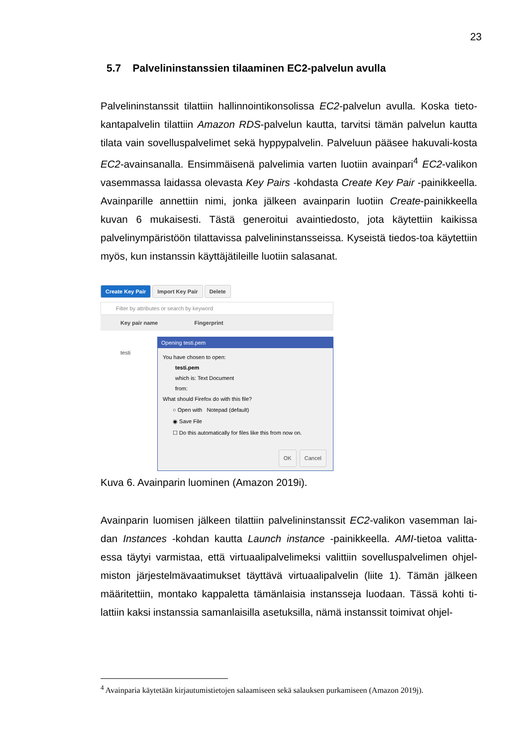23
5.7 Palvelininstanssien tilaaminen EC2-palvelun avulla
Palvelininstanssit tilattiin hallinnointikonsolissa EC2-palvelun avulla. Koska tieto-kantapalvelin tilattiin Amazon RDS-palvelun kautta, tarvitsi tämän palvelun kautta tilata vain sovelluspalvelimet sekä hyppypalvelin. Palveluun pääsee hakuvali-kosta EC2-avainsanalla. Ensimmäisenä palvelimia varten luotiin avainpari<sup>4</sup> EC2-valikon vasemmassa laidassa olevasta Key Pairs -kohdasta Create Key Pair -painikkeella. Avainparille annettiin nimi, jonka jälkeen avainparin luotiin Create-painikkeella kuvan 6 mukaisesti. Tästä generoitui avaintiedosto, jota käytettiin kaikissa palvelinympäristöön tilattavissa palvelininstansseissa. Kyseistä tiedos-toa käytettiin myös, kun instanssin käyttäjätileille luotiin salasanat.
Create Key Pair Import Key Pair Delete
Filter by attributes or search by keyword
Key pair name Fingerprint
testi
Opening testi.pem
You have chosen to open:
testi.pem
which is: Text Document
from:
What should Firefox do with this file?
○ Open with Notepad (default)
◉ Save File
☐ Do this automatically for files like this from now on.
OK Cancel
Kuva 6. Avainparin luominen (Amazon 2019i).
Avainparin luomisen jälkeen tilattiin palvelininstanssit EC2-valikon vasemman lai-dan Instances -kohdan kautta Launch instance -painikkeella. AMI-tietoa valitta-essa täytyi varmistaa, että virtuaalipalvelimeksi valittiin sovelluspalvelimen ohjel-miston järjestelmävaatimukset täyttävä virtuaalipalvelin (liite 1). Tämän jälkeen määritettiin, montako kappaletta tämänlaisia instansseja luodaan. Tässä kohti ti-lattiin kaksi instanssia samanlaisilla asetuksilla, nämä instanssit toimivat ohjel-
<sup>4</sup> Avainparia käytetään kirjautumistietojen salaamiseen sekä salauksen purkamiseen (Amazon 2019j).